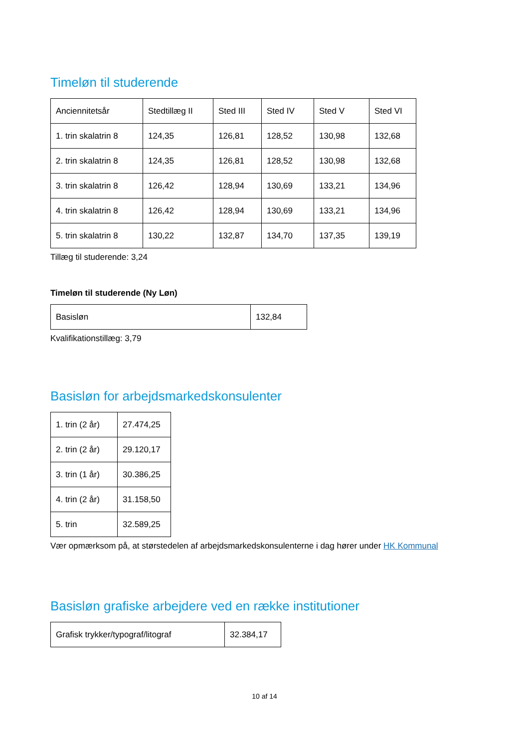Timeløn til studerende
| Anciennitetsår | Stedtillæg II | Sted III | Sted IV | Sted V | Sted VI |
| 1. trin skalatrin 8 | 124,35 | 126,81 | 128,52 | 130,98 | 132,68 |
| 2. trin skalatrin 8 | 124,35 | 126,81 | 128,52 | 130,98 | 132,68 |
| 3. trin skalatrin 8 | 126,42 | 128,94 | 130,69 | 133,21 | 134,96 |
| 4. trin skalatrin 8 | 126,42 | 128,94 | 130,69 | 133,21 | 134,96 |
| 5. trin skalatrin 8 | 130,22 | 132,87 | 134,70 | 137,35 | 139,19 |
Tillæg til studerende: 3,24
Timeløn til studerende (Ny Løn)
| Basisløn | 132,84 |
Kvalifikationstillæg: 3,79
Basisløn for arbejdsmarkedskonsulenter
| 1. trin (2 år) | 27.474,25 |
| 2. trin (2 år) | 29.120,17 |
| 3. trin (1 år) | 30.386,25 |
| 4. trin (2 år) | 31.158,50 |
| 5. trin | 32.589,25 |
Vær opmærksom på, at størstedelen af arbejdsmarkedskonsulenterne i dag hører under HK Kommunal
Basisløn grafiske arbejdere ved en række institutioner
| Grafisk trykker/typograf/litograf | 32.384,17 |
10 af 14